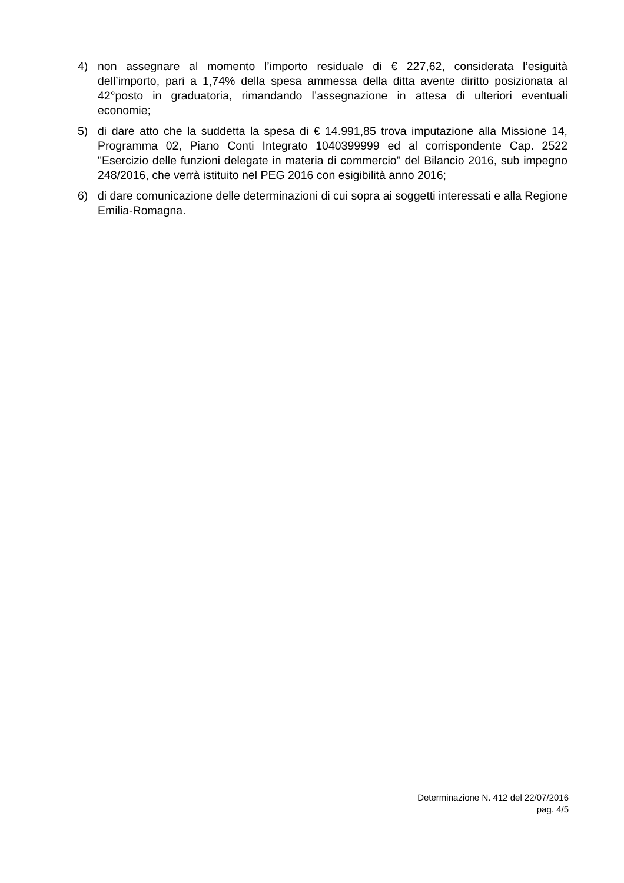4) non assegnare al momento l’importo residuale di € 227,62, considerata l’esiguità dell’importo, pari a 1,74% della spesa ammessa della ditta avente diritto posizionata al 42°posto in graduatoria, rimandando l’assegnazione in attesa di ulteriori eventuali economie;
5) di dare atto che la suddetta la spesa di € 14.991,85 trova imputazione alla Missione 14, Programma 02, Piano Conti Integrato 1040399999 ed al corrispondente Cap. 2522 "Esercizio delle funzioni delegate in materia di commercio" del Bilancio 2016, sub impegno 248/2016, che verrà istituito nel PEG 2016 con esigibilità anno 2016;
6) di dare comunicazione delle determinazioni di cui sopra ai soggetti interessati e alla Regione Emilia-Romagna.
Determinazione N. 412 del 22/07/2016
pag. 4/5